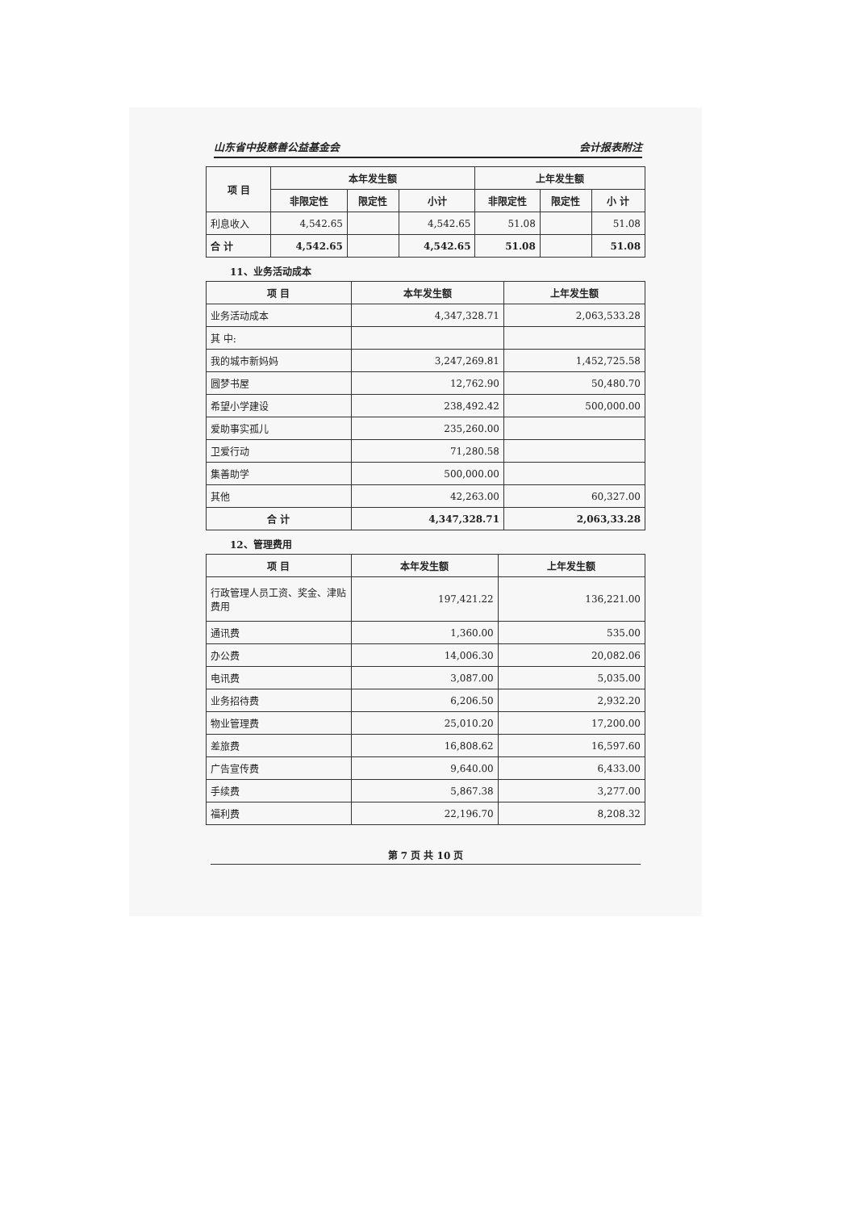山东省中投慈善公益基金会 会计报表附注
| 项 目 | 本年发生额 | | | 上年发生额 | | |
| --- | --- | --- | --- | --- | --- | --- |
| | 非限定性 | 限定性 | 小计 | 非限定性 | 限定性 | 小 计 |
| 利息收入 | 4,542.65 | | 4,542.65 | 51.08 | | 51.08 |
| 合 计 | 4,542.65 | | 4,542.65 | 51.08 | | 51.08 |
11、业务活动成本
| 项 目 | 本年发生额 | 上年发生额 |
| --- | --- | --- |
| 业务活动成本 | 4,347,328.71 | 2,063,533.28 |
| 其 中: | | |
| 我的城市新妈妈 | 3,247,269.81 | 1,452,725.58 |
| 圆梦书屋 | 12,762.90 | 50,480.70 |
| 希望小学建设 | 238,492.42 | 500,000.00 |
| 爱助事实孤儿 | 235,260.00 | |
| 卫爱行动 | 71,280.58 | |
| 集善助学 | 500,000.00 | |
| 其他 | 42,263.00 | 60,327.00 |
| 合 计 | 4,347,328.71 | 2,063,33.28 |
12、管理费用
| 项 目 | 本年发生额 | 上年发生额 |
| --- | --- | --- |
| 行政管理人员工资、奖金、津贴费用 | 197,421.22 | 136,221.00 |
| 通讯费 | 1,360.00 | 535.00 |
| 办公费 | 14,006.30 | 20,082.06 |
| 电讯费 | 3,087.00 | 5,035.00 |
| 业务招待费 | 6,206.50 | 2,932.20 |
| 物业管理费 | 25,010.20 | 17,200.00 |
| 差旅费 | 16,808.62 | 16,597.60 |
| 广告宣传费 | 9,640.00 | 6,433.00 |
| 手续费 | 5,867.38 | 3,277.00 |
| 福利费 | 22,196.70 | 8,208.32 |
第 7 页 共 10 页